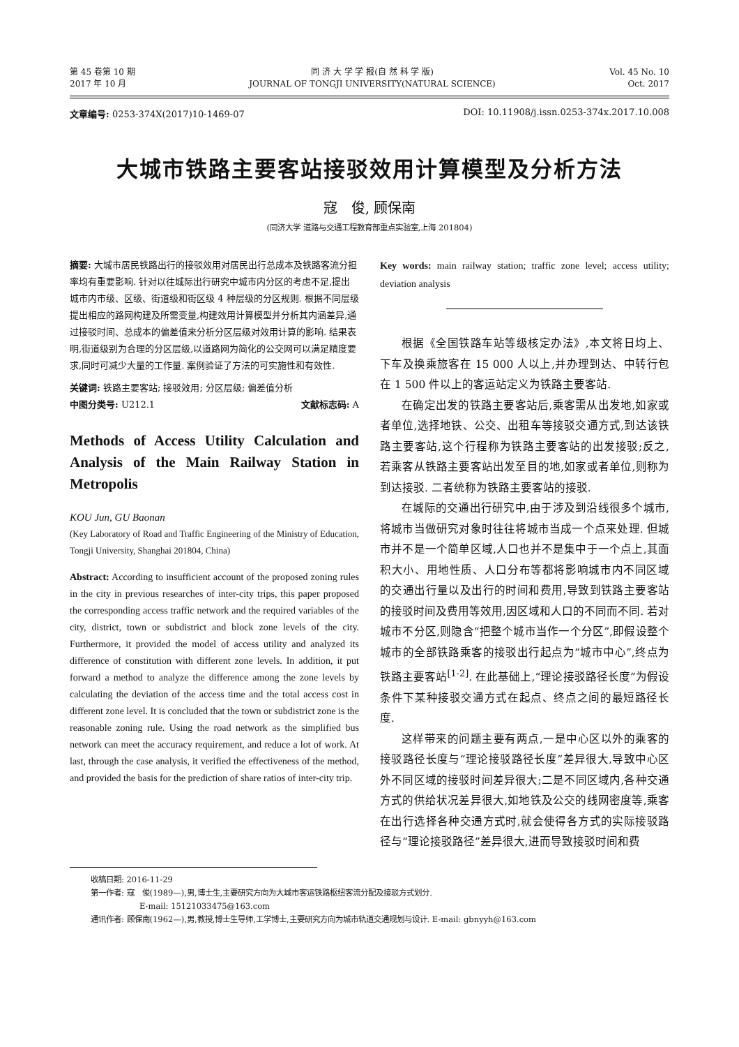第 45 卷第 10 期
2017 年 10 月
同 济 大 学 学 报(自 然 科 学 版)
JOURNAL OF TONGJI UNIVERSITY(NATURAL SCIENCE)
Vol. 45 No. 10
Oct. 2017
文章编号: 0253-374X(2017)10-1469-07
DOI: 10.11908/j.issn.0253-374x.2017.10.008
大城市铁路主要客站接驳效用计算模型及分析方法
寇　俊, 顾保南
(同济大学 道路与交通工程教育部重点实验室,上海 201804)
摘要: 大城市居民铁路出行的接驳效用对居民出行总成本及铁路客流分担率均有重要影响. 针对以往城际出行研究中城市内分区的考虑不足,提出城市内市级、区级、街道级和街区级 4 种层级的分区规则. 根据不同层级提出相应的路网构建及所需变量,构建效用计算模型并分析其内涵差异,通过接驳时间、总成本的偏差值来分析分区层级对效用计算的影响. 结果表明,街道级别为合理的分区层级,以道路网为简化的公交网可以满足精度要求,同时可减少大量的工作量. 案例验证了方法的可实施性和有效性.
关键词: 铁路主要客站; 接驳效用; 分区层级; 偏差值分析
中图分类号: U212.1 文献标志码: A
Methods of Access Utility Calculation and Analysis of the Main Railway Station in Metropolis
KOU Jun, GU Baonan
(Key Laboratory of Road and Traffic Engineering of the Ministry of Education, Tongji University, Shanghai 201804, China)
Abstract: According to insufficient account of the proposed zoning rules in the city in previous researches of inter-city trips, this paper proposed the corresponding access traffic network and the required variables of the city, district, town or subdistrict and block zone levels of the city. Furthermore, it provided the model of access utility and analyzed its difference of constitution with different zone levels. In addition, it put forward a method to analyze the difference among the zone levels by calculating the deviation of the access time and the total access cost in different zone level. It is concluded that the town or subdistrict zone is the reasonable zoning rule. Using the road network as the simplified bus network can meet the accuracy requirement, and reduce a lot of work. At last, through the case analysis, it verified the effectiveness of the method, and provided the basis for the prediction of share ratios of inter-city trip.
Key words: main railway station; traffic zone level; access utility; deviation analysis
根据《全国铁路车站等级核定办法》,本文将日均上、下车及换乘旅客在 15 000 人以上,并办理到达、中转行包在 1 500 件以上的客运站定义为铁路主要客站.
在确定出发的铁路主要客站后,乘客需从出发地,如家或者单位,选择地铁、公交、出租车等接驳交通方式,到达该铁路主要客站,这个行程称为铁路主要客站的出发接驳;反之,若乘客从铁路主要客站出发至目的地,如家或者单位,则称为到达接驳. 二者统称为铁路主要客站的接驳.
在城际的交通出行研究中,由于涉及到沿线很多个城市,将城市当做研究对象时往往将城市当成一个点来处理. 但城市并不是一个简单区域,人口也并不是集中于一个点上,其面积大小、用地性质、人口分布等都将影响城市内不同区域的交通出行量以及出行的时间和费用,导致到铁路主要客站的接驳时间及费用等效用,因区域和人口的不同而不同. 若对城市不分区,则隐含“把整个城市当作一个分区”,即假设整个城市的全部铁路乘客的接驳出行起点为“城市中心”,终点为铁路主要客站<sup>[1-2]</sup>. 在此基础上,“理论接驳路径长度”为假设条件下某种接驳交通方式在起点、终点之间的最短路径长度.
这样带来的问题主要有两点,一是中心区以外的乘客的接驳路径长度与“理论接驳路径长度”差异很大,导致中心区外不同区域的接驳时间差异很大;二是不同区域内,各种交通方式的供给状况差异很大,如地铁及公交的线网密度等,乘客在出行选择各种交通方式时,就会使得各方式的实际接驳路径与“理论接驳路径”差异很大,进而导致接驳时间和费
收稿日期: 2016-11-29
第一作者: 寇　俊(1989—),男,博士生,主要研究方向为大城市客运铁路枢纽客流分配及接驳方式划分.
E-mail: 15121033475@163.com
通讯作者: 顾保南(1962—),男,教授,博士生导师,工学博士,主要研究方向为城市轨道交通规划与设计. E-mail: gbnyyh@163.com